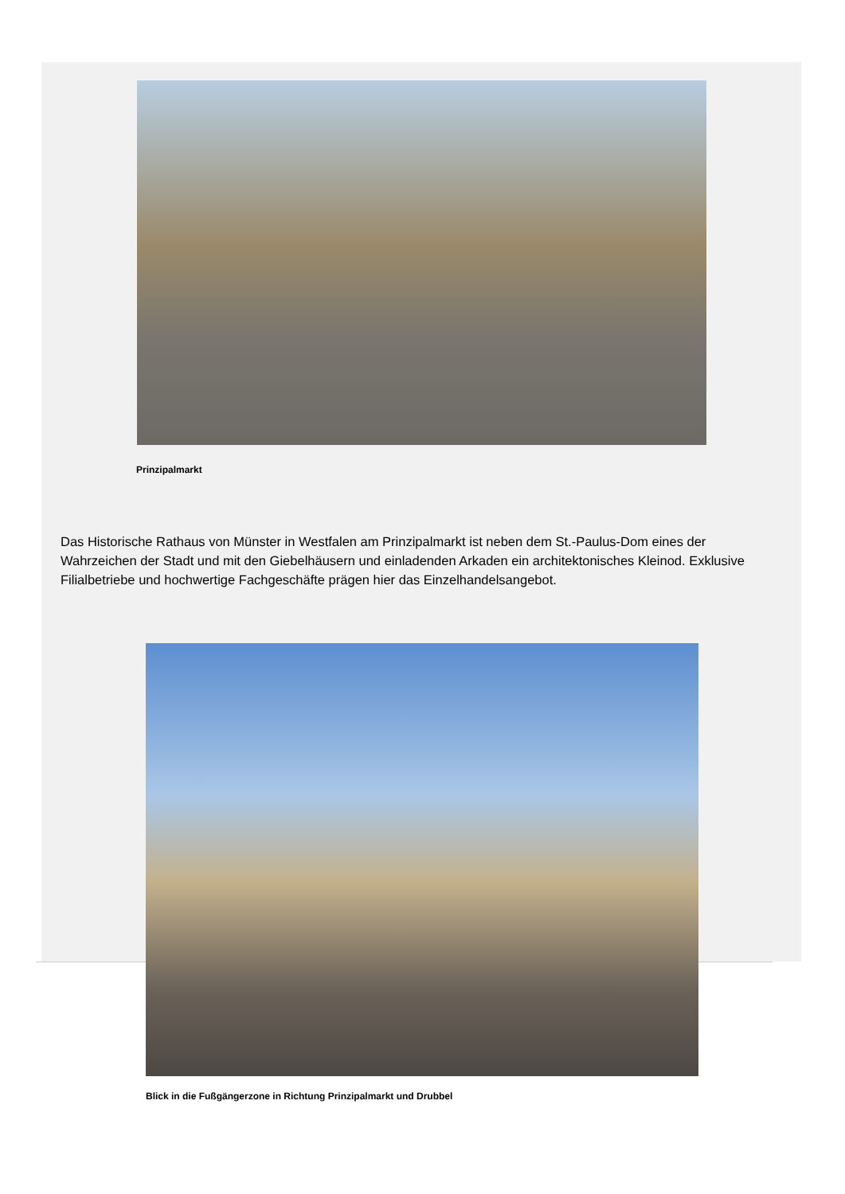Prinzipalmarkt
Das Historische Rathaus von Münster in Westfalen am Prinzipalmarkt ist neben dem St.-Paulus-Dom eines der Wahrzeichen der Stadt und mit den Giebelhäusern und einladenden Arkaden ein architektonisches Kleinod. Exklusive Filialbetriebe und hochwertige Fachgeschäfte prägen hier das Einzelhandelsangebot.
Blick in die Fußgängerzone in Richtung Prinzipalmarkt und Drubbel